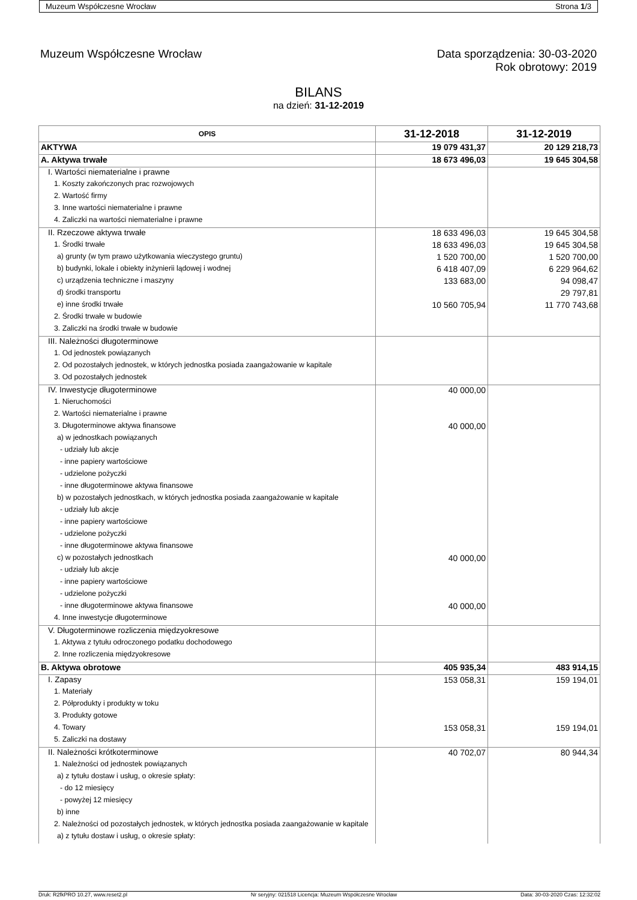Muzeum Współczesne Wrocław Strona 1/3
Muzeum Współczesne Wrocław Data sporządzenia: 30-03-2020
Rok obrotowy: 2019
BILANS
na dzień: 31-12-2019
| OPIS | 31-12-2018 | 31-12-2019 |
| --- | --- | --- |
| AKTYWA | 19 079 431,37 | 20 129 218,73 |
| A. Aktywa trwałe | 18 673 496,03 | 19 645 304,58 |
| I. Wartości niematerialne i prawne | | |
| 1. Koszty zakończonych prac rozwojowych | | |
| 2. Wartość firmy | | |
| 3. Inne wartości niematerialne i prawne | | |
| 4. Zaliczki na wartości niematerialne i prawne | | |
| II. Rzeczowe aktywa trwałe | 18 633 496,03 | 19 645 304,58 |
| 1. Środki trwałe | 18 633 496,03 | 19 645 304,58 |
| a) grunty (w tym prawo użytkowania wieczystego gruntu) | 1 520 700,00 | 1 520 700,00 |
| b) budynki, lokale i obiekty inżynierii lądowej i wodnej | 6 418 407,09 | 6 229 964,62 |
| c) urządzenia techniczne i maszyny | 133 683,00 | 94 098,47 |
| d) środki transportu | | 29 797,81 |
| e) inne środki trwałe | 10 560 705,94 | 11 770 743,68 |
| 2. Środki trwałe w budowie | | |
| 3. Zaliczki na środki trwałe w budowie | | |
| III. Należności długoterminowe | | |
| 1. Od jednostek powiązanych | | |
| 2. Od pozostałych jednostek, w których jednostka posiada zaangażowanie w kapitale | | |
| 3. Od pozostałych jednostek | | |
| IV. Inwestycje długoterminowe | 40 000,00 | |
| 1. Nieruchomości | | |
| 2. Wartości niematerialne i prawne | | |
| 3. Długoterminowe aktywa finansowe | 40 000,00 | |
| a) w jednostkach powiązanych | | |
| - udziały lub akcje | | |
| - inne papiery wartościowe | | |
| - udzielone pożyczki | | |
| - inne długoterminowe aktywa finansowe | | |
| b) w pozostałych jednostkach, w których jednostka posiada zaangażowanie w kapitale | | |
| - udziały lub akcje | | |
| - inne papiery wartościowe | | |
| - udzielone pożyczki | | |
| - inne długoterminowe aktywa finansowe | | |
| c) w pozostałych jednostkach | 40 000,00 | |
| - udziały lub akcje | | |
| - inne papiery wartościowe | | |
| - udzielone pożyczki | | |
| - inne długoterminowe aktywa finansowe | 40 000,00 | |
| 4. Inne inwestycje długoterminowe | | |
| V. Długoterminowe rozliczenia międzyokresowe | | |
| 1. Aktywa z tytułu odroczonego podatku dochodowego | | |
| 2. Inne rozliczenia międzyokresowe | | |
| B. Aktywa obrotowe | 405 935,34 | 483 914,15 |
| I. Zapasy | 153 058,31 | 159 194,01 |
| 1. Materiały | | |
| 2. Półprodukty i produkty w toku | | |
| 3. Produkty gotowe | | |
| 4. Towary | 153 058,31 | 159 194,01 |
| 5. Zaliczki na dostawy | | |
| II. Należności krótkoterminowe | 40 702,07 | 80 944,34 |
| 1. Należności od jednostek powiązanych | | |
| a) z tytułu dostaw i usług, o okresie spłaty: | | |
| - do 12 miesięcy | | |
| - powyżej 12 miesięcy | | |
| b) inne | | |
| 2. Należności od pozostałych jednostek, w których jednostka posiada zaangażowanie w kapitale | | |
| a) z tytułu dostaw i usług, o okresie spłaty: | | |
Druk: R2fkPRO 10.27, www.reset2.pl Nr seryjny: 021518 Licencja: Muzeum Współczesne Wrocław Data: 30-03-2020 Czas: 12:32:02